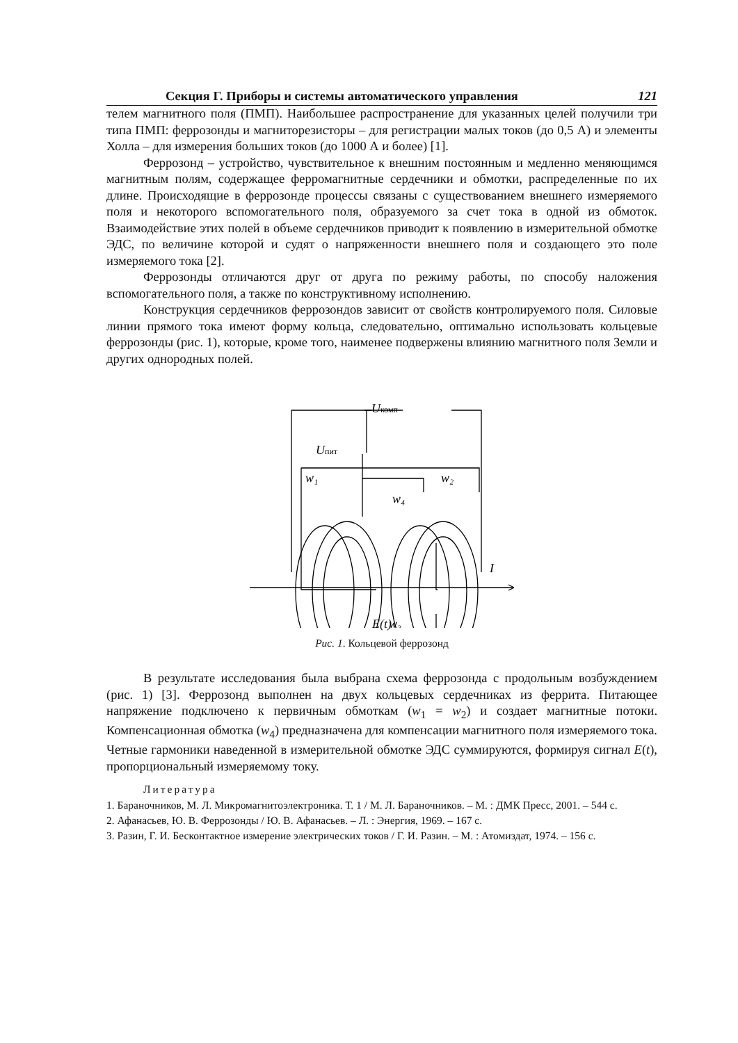Секция Г. Приборы и системы автоматического управления 121
телем магнитного поля (ПМП). Наибольшее распространение для указанных целей получили три типа ПМП: феррозонды и магниторезисторы – для регистрации малых токов (до 0,5 А) и элементы Холла – для измерения больших токов (до 1000 А и более) [1].
Феррозонд – устройство, чувствительное к внешним постоянным и медленно меняющимся магнитным полям, содержащее ферромагнитные сердечники и обмотки, распределенные по их длине. Происходящие в феррозонде процессы связаны с существованием внешнего измеряемого поля и некоторого вспомогательного поля, образуемого за счет тока в одной из обмоток. Взаимодействие этих полей в объеме сердечников приводит к появлению в измерительной обмотке ЭДС, по величине которой и судят о напряженности внешнего поля и создающего это поле измеряемого тока [2].
Феррозонды отличаются друг от друга по режиму работы, по способу наложения вспомогательного поля, а также по конструктивному исполнению.
Конструкция сердечников феррозондов зависит от свойств контролируемого поля. Силовые линии прямого тока имеют форму кольца, следовательно, оптимально использовать кольцевые феррозонды (рис. 1), которые, кроме того, наименее подвержены влиянию магнитного поля Земли и других однородных полей.
Uкомп
Uпит
w₁
w₂
w₄
w₃
I
E(t)
Рис. 1. Кольцевой феррозонд
В результате исследования была выбрана схема феррозонда с продольным возбуждением (рис. 1) [3]. Феррозонд выполнен на двух кольцевых сердечниках из феррита. Питающее напряжение подключено к первичным обмоткам (w<sub>1</sub> = w<sub>2</sub>) и создает магнитные потоки. Компенсационная обмотка (w<sub>4</sub>) предназначена для компенсации магнитного поля измеряемого тока. Четные гармоники наведенной в измерительной обмотке ЭДС суммируются, формируя сигнал E(t), пропорциональный измеряемому току.
Литература
1. Бараночников, М. Л. Микромагнитоэлектроника. Т. 1 / М. Л. Бараночников. – М. : ДМК Пресс, 2001. – 544 с.
2. Афанасьев, Ю. В. Феррозонды / Ю. В. Афанасьев. – Л. : Энергия, 1969. – 167 с.
3. Разин, Г. И. Бесконтактное измерение электрических токов / Г. И. Разин. – М. : Атомиздат, 1974. – 156 с.